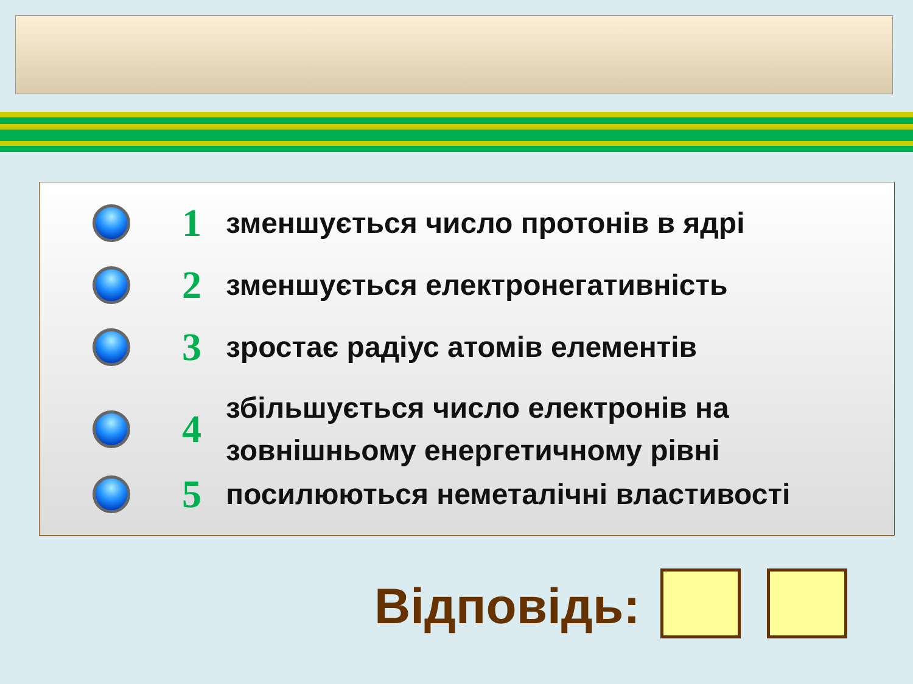1
зменшується число протонів в ядрі
2
зменшується електронегативність
3
зростає радіус атомів елементів
4
збільшується число електронів на
зовнішньому енергетичному рівні
5
посилюються неметалічні властивості
Відповідь: